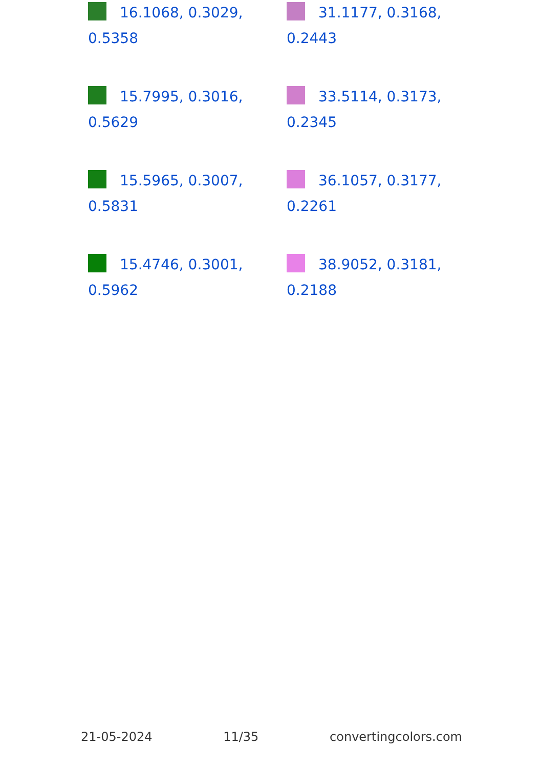16.1068, 0.3029, 0.5358
31.1177, 0.3168, 0.2443
15.7995, 0.3016, 0.5629
33.5114, 0.3173, 0.2345
15.5965, 0.3007, 0.5831
36.1057, 0.3177, 0.2261
15.4746, 0.3001, 0.5962
38.9052, 0.3181, 0.2188
21-05-2024 11/35 convertingcolors.com